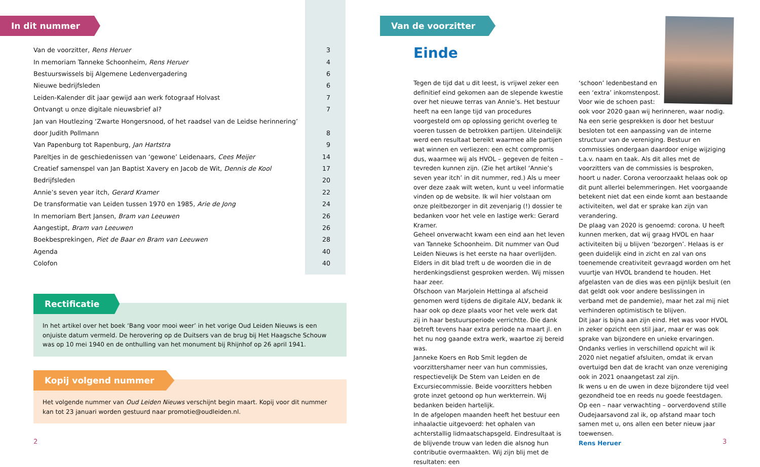In dit nummer
| Van de voorzitter, Rens Heruer | 3 |
| In memoriam Tanneke Schoonheim, Rens Heruer | 4 |
| Bestuurswissels bij Algemene Ledenvergadering | 6 |
| Nieuwe bedrijfsleden | 6 |
| Leiden-Kalender dit jaar gewijd aan werk fotograaf Holvast | 7 |
| Ontvangt u onze digitale nieuwsbrief al? | 7 |
| Jan van Houtlezing ‘Zwarte Hongersnood, of het raadsel van de Leidse herinnering’ | |
| door Judith Pollmann | 8 |
| Van Papenburg tot Rapenburg, Jan Hartstra | 9 |
| Pareltjes in de geschiedenissen van ‘gewone’ Leidenaars, Cees Meijer | 14 |
| Creatief samenspel van Jan Baptist Xavery en Jacob de Wit, Dennis de Kool | 17 |
| Bedrijfsleden | 20 |
| Annie’s seven year itch, Gerard Kramer | 22 |
| De transformatie van Leiden tussen 1970 en 1985, Arie de Jong | 24 |
| In memoriam Bert Jansen, Bram van Leeuwen | 26 |
| Aangestipt, Bram van Leeuwen | 26 |
| Boekbesprekingen, Piet de Baar en Bram van Leeuwen | 28 |
| Agenda | 40 |
| Colofon | 40 |
Rectificatie
In het artikel over het boek ‘Bang voor mooi weer’ in het vorige Oud Leiden Nieuws is een onjuiste datum vermeld. De herovering op de Duitsers van de brug bij Het Haagsche Schouw was op 10 mei 1940 en de onthulling van het monument bij Rhijnhof op 26 april 1941.
Kopij volgend nummer
Het volgende nummer van Oud Leiden Nieuws verschijnt begin maart. Kopij voor dit nummer kan tot 23 januari worden gestuurd naar promotie@oudleiden.nl.
2
Van de voorzitter
Einde
Tegen de tijd dat u dit leest, is vrijwel zeker een definitief eind gekomen aan de slepende kwestie over het nieuwe terras van Annie’s. Het bestuur heeft na een lange tijd van procedures voorgesteld om op oplossing gericht overleg te voeren tussen de betrokken partijen. Uiteindelijk werd een resultaat bereikt waarmee alle partijen wat winnen en verliezen: een echt compromis dus, waarmee wij als HVOL – gegeven de feiten – tevreden kunnen zijn. (Zie het artikel ‘Annie’s seven year itch’ in dit nummer, red.) Als u meer over deze zaak wilt weten, kunt u veel informatie vinden op de website. Ik wil hier volstaan om onze pleitbezorger in dit zevenjarig (!) dossier te bedanken voor het vele en lastige werk: Gerard Kramer.
Geheel onverwacht kwam een eind aan het leven van Tanneke Schoonheim. Dit nummer van Oud Leiden Nieuws is het eerste na haar overlijden. Elders in dit blad treft u de woorden die in de herdenkingsdienst gesproken werden. Wij missen haar zeer.
Ofschoon van Marjolein Hettinga al afscheid genomen werd tijdens de digitale ALV, bedank ik haar ook op deze plaats voor het vele werk dat zij in haar bestuursperiode verrichtte. Die dank betreft tevens haar extra periode na maart jl. en het nu nog gaande extra werk, waartoe zij bereid was.
Janneke Koers en Rob Smit legden de voorzittershamer neer van hun commissies, respectievelijk De Stem van Leiden en de Excursiecommissie. Beide voorzitters hebben grote inzet getoond op hun werkterrein. Wij bedanken beiden hartelijk.
In de afgelopen maanden heeft het bestuur een inhaalactie uitgevoerd: het ophalen van achterstallig lidmaatschapsgeld. Eindresultaat is de blijvende trouw van leden die alsnog hun contributie overmaakten. Wij zijn blij met de resultaten: een
‘schoon’ ledenbestand en
een ‘extra’ inkomstenpost.
Voor wie de schoen past:
ook voor 2020 gaan wij herinneren, waar nodig.
Na een serie gesprekken is door het bestuur besloten tot een aanpassing van de interne structuur van de vereniging. Bestuur en commissies ondergaan daardoor enige wijziging t.a.v. naam en taak. Als dit alles met de voorzitters van de commissies is besproken, hoort u nader. Corona veroorzaakt helaas ook op dit punt allerlei belemmeringen. Het voorgaande betekent niet dat een einde komt aan bestaande activiteiten, wel dat er sprake kan zijn van verandering.
De plaag van 2020 is genoemd: corona. U heeft kunnen merken, dat wij graag HVOL en haar activiteiten bij u blijven ‘bezorgen’. Helaas is er geen duidelijk eind in zicht en zal van ons toenemende creativiteit gevraagd worden om het vuurtje van HVOL brandend te houden. Het afgelasten van de dies was een pijnlijk besluit (en dat geldt ook voor andere beslissingen in verband met de pandemie), maar het zal mij niet verhinderen optimistisch te blijven.
Dit jaar is bijna aan zijn eind. Het was voor HVOL in zeker opzicht een stil jaar, maar er was ook sprake van bijzondere en unieke ervaringen. Ondanks verlies in verschillend opzicht wil ik 2020 niet negatief afsluiten, omdat ik ervan overtuigd ben dat de kracht van onze vereniging ook in 2021 onaangetast zal zijn.
Ik wens u en de uwen in deze bijzondere tijd veel gezondheid toe en reeds nu goede feestdagen. Op een – naar verwachting – oorverdovend stille Oudejaarsavond zal ik, op afstand maar toch samen met u, ons allen een beter nieuw jaar toewensen.
Rens Heruer
3